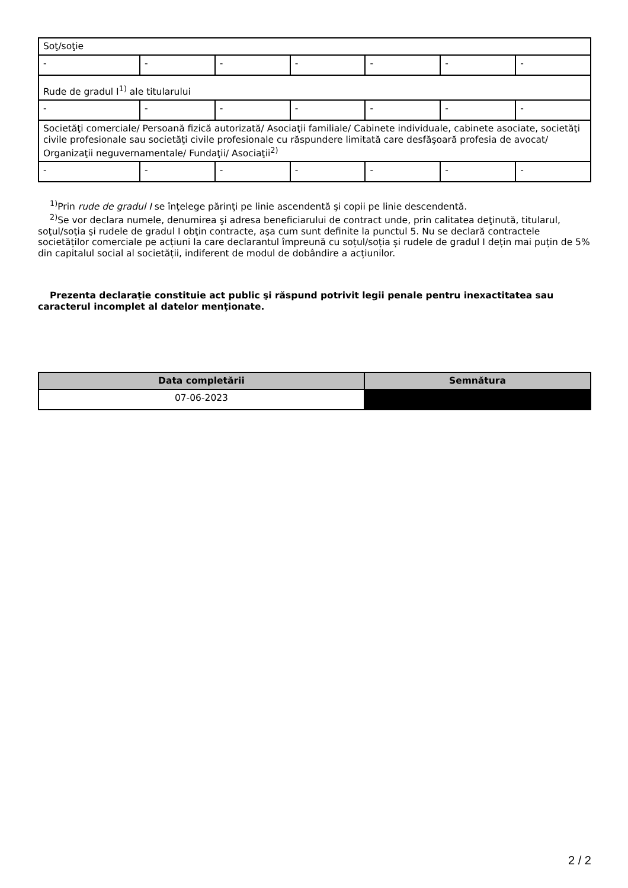| Soţ/soţie | | | | | | |
| - | - | - | - | - | - | - |
| Rude de gradul I<sup>1)</sup> ale titularului | | | | | | |
| - | - | - | - | - | - | - |
| Societăţi comerciale/ Persoană fizică autorizată/ Asociaţii familiale/ Cabinete individuale, cabinete asociate, societăţi civile profesionale sau societăţi civile profesionale cu răspundere limitată care desfăşoară profesia de avocat/ Organizaţii neguvernamentale/ Fundaţii/ Asociaţii<sup>2)</sup> | | | | | | |
| - | - | - | - | - | - | - |
<sup>1)</sup> Prin rude de gradul I se înţelege părinţi pe linie ascendentă şi copii pe linie descendentă.
<sup>2)</sup> Se vor declara numele, denumirea şi adresa beneficiarului de contract unde, prin calitatea deţinută, titularul, soţul/soţia şi rudele de gradul I obţin contracte, aşa cum sunt definite la punctul 5. Nu se declară contractele societăților comerciale pe acțiuni la care declarantul împreună cu soțul/soția și rudele de gradul I dețin mai puțin de 5% din capitalul social al societății, indiferent de modul de dobândire a acțiunilor.
Prezenta declaraţie constituie act public şi răspund potrivit legii penale pentru inexactitatea sau caracterul incomplet al datelor menţionate.
| Data completării | Semnătura |
| --- | --- |
| 07-06-2023 | |
2 / 2